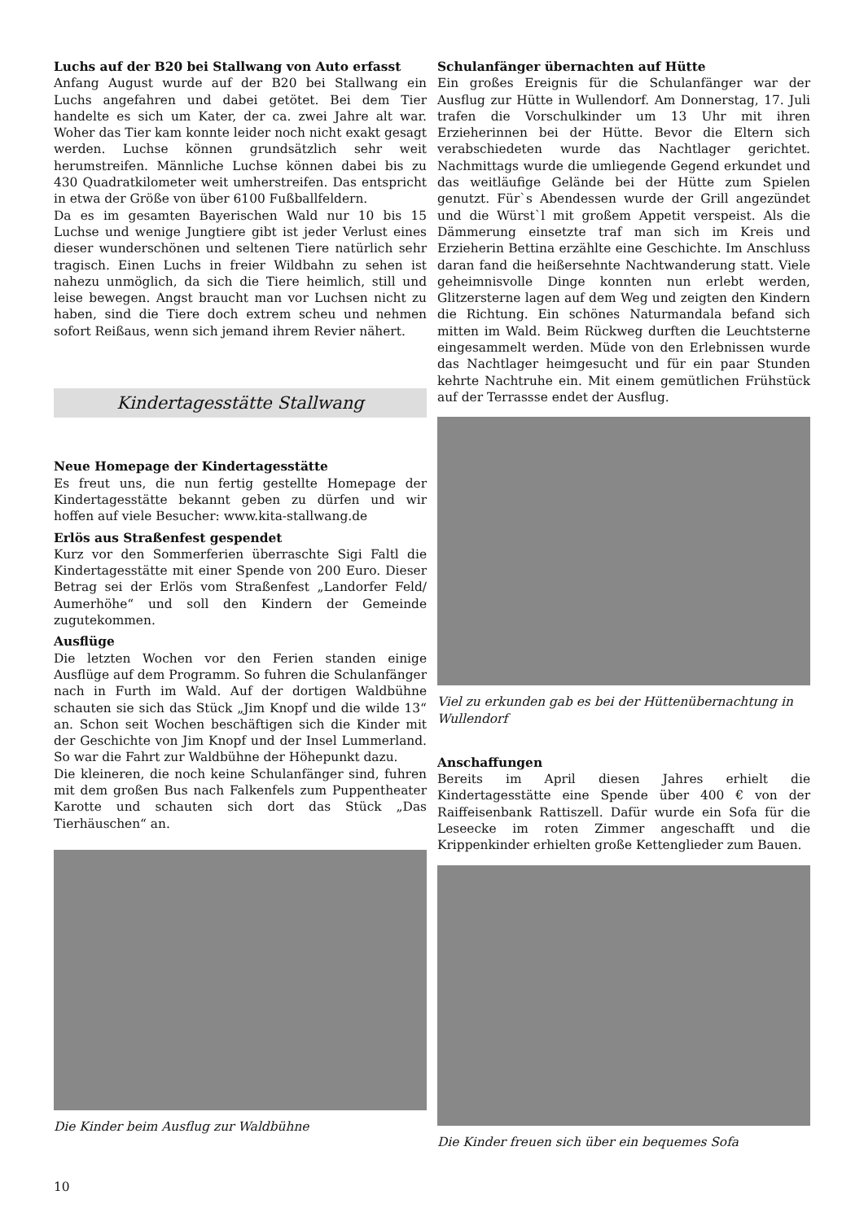Luchs auf der B20 bei Stallwang von Auto erfasst
Anfang August wurde auf der B20 bei Stallwang ein Luchs angefahren und dabei getötet. Bei dem Tier handelte es sich um Kater, der ca. zwei Jahre alt war. Woher das Tier kam konnte leider noch nicht exakt gesagt werden. Luchse können grundsätzlich sehr weit herumstreifen. Männliche Luchse können dabei bis zu 430 Quadratkilometer weit umherstreifen. Das entspricht in etwa der Größe von über 6100 Fußballfeldern.
Da es im gesamten Bayerischen Wald nur 10 bis 15 Luchse und wenige Jungtiere gibt ist jeder Verlust eines dieser wunderschönen und seltenen Tiere natürlich sehr tragisch. Einen Luchs in freier Wildbahn zu sehen ist nahezu unmöglich, da sich die Tiere heimlich, still und leise bewegen. Angst braucht man vor Luchsen nicht zu haben, sind die Tiere doch extrem scheu und nehmen sofort Reißaus, wenn sich jemand ihrem Revier nähert.
Kindertagesstätte Stallwang
Neue Homepage der Kindertagesstätte
Es freut uns, die nun fertig gestellte Homepage der Kindertagesstätte bekannt geben zu dürfen und wir hoffen auf viele Besucher: www.kita-stallwang.de
Erlös aus Straßenfest gespendet
Kurz vor den Sommerferien überraschte Sigi Faltl die Kindertagesstätte mit einer Spende von 200 Euro. Dieser Betrag sei der Erlös vom Straßenfest „Landorfer Feld/ Aumerhöhe“ und soll den Kindern der Gemeinde zugutekommen.
Ausflüge
Die letzten Wochen vor den Ferien standen einige Ausflüge auf dem Programm. So fuhren die Schulanfänger nach in Furth im Wald. Auf der dortigen Waldbühne schauten sie sich das Stück „Jim Knopf und die wilde 13“ an. Schon seit Wochen beschäftigen sich die Kinder mit der Geschichte von Jim Knopf und der Insel Lummerland. So war die Fahrt zur Waldbühne der Höhepunkt dazu.
Die kleineren, die noch keine Schulanfänger sind, fuhren mit dem großen Bus nach Falkenfels zum Puppentheater Karotte und schauten sich dort das Stück „Das Tierhäuschen“ an.
Die Kinder beim Ausflug zur Waldbühne
Schulanfänger übernachten auf Hütte
Ein großes Ereignis für die Schulanfänger war der Ausflug zur Hütte in Wullendorf. Am Donnerstag, 17. Juli trafen die Vorschulkinder um 13 Uhr mit ihren Erzieherinnen bei der Hütte. Bevor die Eltern sich verabschiedeten wurde das Nachtlager gerichtet. Nachmittags wurde die umliegende Gegend erkundet und das weitläufige Gelände bei der Hütte zum Spielen genutzt. Für`s Abendessen wurde der Grill angezündet und die Würst`l mit großem Appetit verspeist. Als die Dämmerung einsetzte traf man sich im Kreis und Erzieherin Bettina erzählte eine Geschichte. Im Anschluss daran fand die heißersehnte Nachtwanderung statt. Viele geheimnisvolle Dinge konnten nun erlebt werden, Glitzersterne lagen auf dem Weg und zeigten den Kindern die Richtung. Ein schönes Naturmandala befand sich mitten im Wald. Beim Rückweg durften die Leuchtsterne eingesammelt werden. Müde von den Erlebnissen wurde das Nachtlager heimgesucht und für ein paar Stunden kehrte Nachtruhe ein. Mit einem gemütlichen Frühstück auf der Terrassse endet der Ausflug.
Viel zu erkunden gab es bei der Hüttenübernachtung in Wullendorf
Anschaffungen
Bereits im April diesen Jahres erhielt die Kindertagesstätte eine Spende über 400 € von der Raiffeisenbank Rattiszell. Dafür wurde ein Sofa für die Leseecke im roten Zimmer angeschafft und die Krippenkinder erhielten große Kettenglieder zum Bauen.
Die Kinder freuen sich über ein bequemes Sofa
10